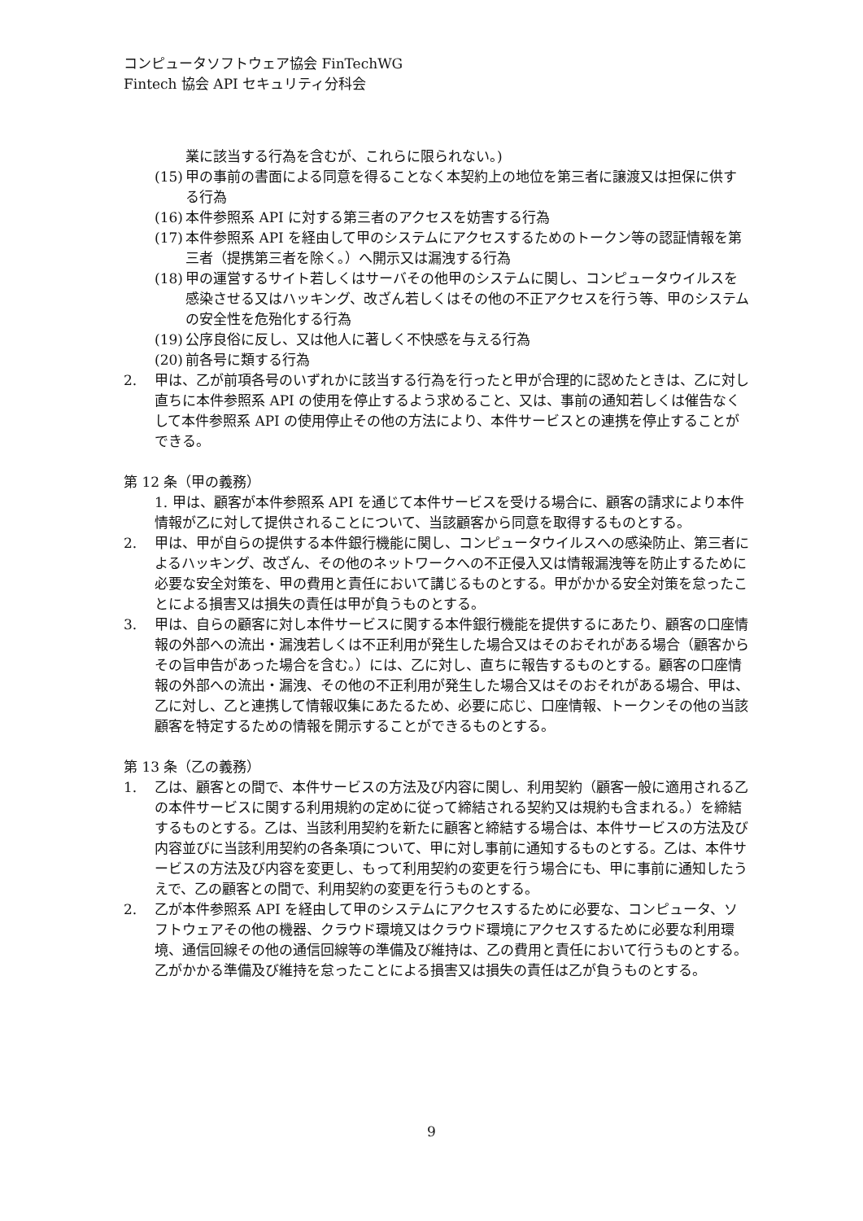コンピュータソフトウェア協会 FinTechWG
Fintech 協会 API セキュリティ分科会
業に該当する行為を含むが、これらに限られない。)
(15) 甲の事前の書面による同意を得ることなく本契約上の地位を第三者に譲渡又は担保に供する行為
(16) 本件参照系 API に対する第三者のアクセスを妨害する行為
(17) 本件参照系 API を経由して甲のシステムにアクセスするためのトークン等の認証情報を第三者（提携第三者を除く。）へ開示又は漏洩する行為
(18) 甲の運営するサイト若しくはサーバその他甲のシステムに関し、コンピュータウイルスを感染させる又はハッキング、改ざん若しくはその他の不正アクセスを行う等、甲のシステムの安全性を危殆化する行為
(19) 公序良俗に反し、又は他人に著しく不快感を与える行為
(20) 前各号に類する行為
2. 甲は、乙が前項各号のいずれかに該当する行為を行ったと甲が合理的に認めたときは、乙に対し直ちに本件参照系 API の使用を停止するよう求めること、又は、事前の通知若しくは催告なくして本件参照系 API の使用停止その他の方法により、本件サービスとの連携を停止することができる。
第 12 条（甲の義務）
1. 甲は、顧客が本件参照系 API を通じて本件サービスを受ける場合に、顧客の請求により本件情報が乙に対して提供されることについて、当該顧客から同意を取得するものとする。
2. 甲は、甲が自らの提供する本件銀行機能に関し、コンピュータウイルスへの感染防止、第三者によるハッキング、改ざん、その他のネットワークへの不正侵入又は情報漏洩等を防止するために必要な安全対策を、甲の費用と責任において講じるものとする。甲がかかる安全対策を怠ったことによる損害又は損失の責任は甲が負うものとする。
3. 甲は、自らの顧客に対し本件サービスに関する本件銀行機能を提供するにあたり、顧客の口座情報の外部への流出・漏洩若しくは不正利用が発生した場合又はそのおそれがある場合（顧客からその旨申告があった場合を含む。）には、乙に対し、直ちに報告するものとする。顧客の口座情報の外部への流出・漏洩、その他の不正利用が発生した場合又はそのおそれがある場合、甲は、乙に対し、乙と連携して情報収集にあたるため、必要に応じ、口座情報、トークンその他の当該顧客を特定するための情報を開示することができるものとする。
第 13 条（乙の義務）
1. 乙は、顧客との間で、本件サービスの方法及び内容に関し、利用契約（顧客一般に適用される乙の本件サービスに関する利用規約の定めに従って締結される契約又は規約も含まれる。）を締結するものとする。乙は、当該利用契約を新たに顧客と締結する場合は、本件サービスの方法及び内容並びに当該利用契約の各条項について、甲に対し事前に通知するものとする。乙は、本件サービスの方法及び内容を変更し、もって利用契約の変更を行う場合にも、甲に事前に通知したうえで、乙の顧客との間で、利用契約の変更を行うものとする。
2. 乙が本件参照系 API を経由して甲のシステムにアクセスするために必要な、コンピュータ、ソフトウェアその他の機器、クラウド環境又はクラウド環境にアクセスするために必要な利用環境、通信回線その他の通信回線等の準備及び維持は、乙の費用と責任において行うものとする。乙がかかる準備及び維持を怠ったことによる損害又は損失の責任は乙が負うものとする。
9